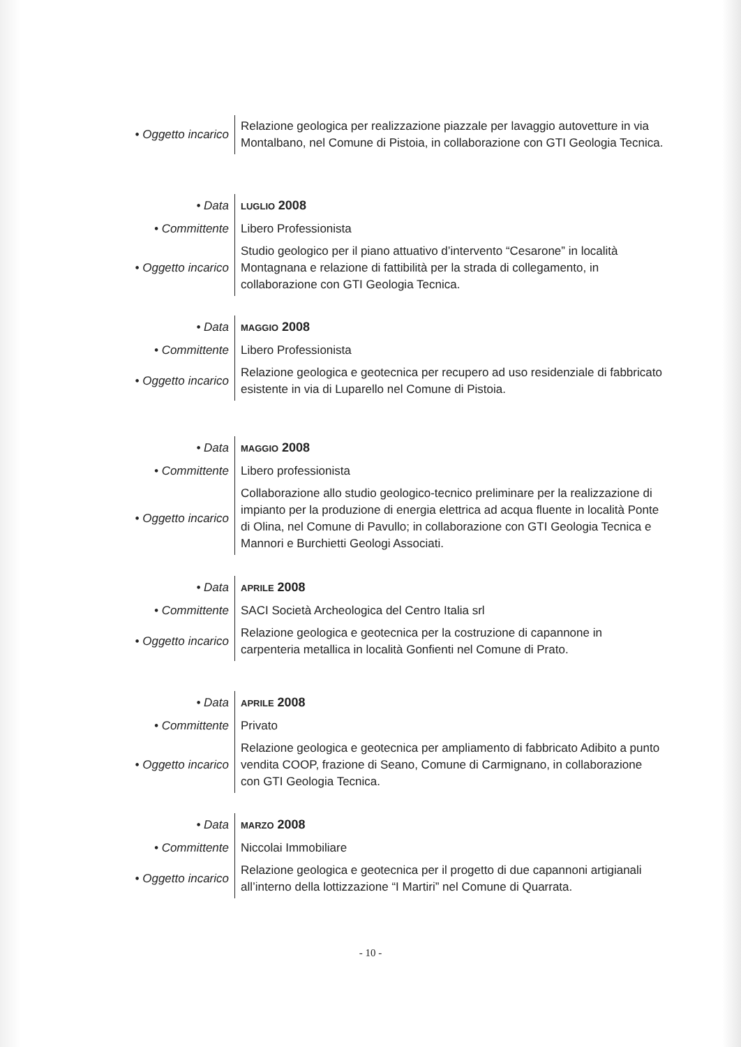| • Oggetto incarico | Relazione geologica per realizzazione piazzale per lavaggio autovetture in via Montalbano, nel Comune di Pistoia, in collaborazione con GTI Geologia Tecnica. |
| • Data | LUGLIO 2008 |
| • Committente | Libero Professionista |
| • Oggetto incarico | Studio geologico per il piano attuativo d’intervento “Cesarone” in località Montagnana e relazione di fattibilità per la strada di collegamento, in collaborazione con GTI Geologia Tecnica. |
| • Data | MAGGIO 2008 |
| • Committente | Libero Professionista |
| • Oggetto incarico | Relazione geologica e geotecnica per recupero ad uso residenziale di fabbricato esistente in via di Luparello nel Comune di Pistoia. |
| • Data | MAGGIO 2008 |
| • Committente | Libero professionista |
| • Oggetto incarico | Collaborazione allo studio geologico-tecnico preliminare per la realizzazione di impianto per la produzione di energia elettrica ad acqua fluente in località Ponte di Olina, nel Comune di Pavullo; in collaborazione con GTI Geologia Tecnica e Mannori e Burchietti Geologi Associati. |
| • Data | APRILE 2008 |
| • Committente | SACI Società Archeologica del Centro Italia srl |
| • Oggetto incarico | Relazione geologica e geotecnica per la costruzione di capannone in carpenteria metallica in località Gonfienti nel Comune di Prato. |
| • Data | APRILE 2008 |
| • Committente | Privato |
| • Oggetto incarico | Relazione geologica e geotecnica per ampliamento di fabbricato Adibito a punto vendita COOP, frazione di Seano, Comune di Carmignano, in collaborazione con GTI Geologia Tecnica. |
| • Data | MARZO 2008 |
| • Committente | Niccolai Immobiliare |
| • Oggetto incarico | Relazione geologica e geotecnica per il progetto di due capannoni artigianali all’interno della lottizzazione “I Martiri” nel Comune di Quarrata. |
- 10 -